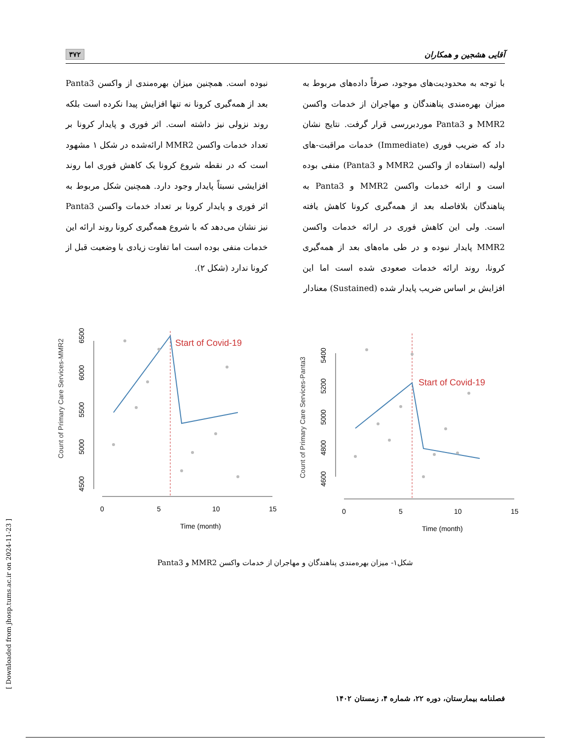آقایی هشجین و همکاران ۳۷۲
با توجه به محدودیت‌های موجود، صرفاً داده‌های مربوط به میزان بهره‌مندی پناهندگان و مهاجران از خدمات واکسن MMR2 و Panta3 موردبررسی قرار گرفت. نتایج نشان داد که ضریب فوری (Immediate) خدمات مراقبت-های اولیه (استفاده از واکسن MMR2 و Panta3) منفی بوده است و ارائه خدمات واکسن MMR2 و Panta3 به پناهندگان بلافاصله بعد از همه‌گیری کرونا کاهش یافته است. ولی این کاهش فوری در ارائه خدمات واکسن MMR2 پایدار نبوده و در طی ماه‌های بعد از همه‌گیری کرونا، روند ارائه خدمات صعودی شده است اما این افزایش بر اساس ضریب پایدار شده (Sustained) معنادار
نبوده است. همچنین میزان بهره‌مندی از واکسن Panta3 بعد از همه‌گیری کرونا نه تنها افزایش پیدا نکرده است بلکه روند نزولی نیز داشته است. اثر فوری و پایدار کرونا بر تعداد خدمات واکسن MMR2 ارائه‌شده در شکل ۱ مشهود است که در نقطه شروع کرونا یک کاهش فوری اما روند افزایشی نسبتاً پایدار وجود دارد. همچنین شکل مربوط به اثر فوری و پایدار کرونا بر تعداد خدمات واکسن Panta3 نیز نشان می‌دهد که با شروع همه‌گیری کرونا روند ارائه این خدمات منفی بوده است اما تفاوت زیادی با وضعیت قبل از کرونا ندارد (شکل ۲).
Count of Primary Care Services-MMR2
4500
5000
5500
6000
6500
0
5
10
15
Time (month)
Start of Covid-19
Count of Primary Care Services-Panta3
4600
4800
5000
5200
5400
0
5
10
15
Time (month)
Start of Covid-19
شکل۱- میزان بهره‌مندی پناهندگان و مهاجران از خدمات واکسن MMR2 و Panta3
فصلنامه بیمارستان، دوره ۲۲، شماره ۴، زمستان ۱۴۰۲
[ Downloaded from jhosp.tums.ac.ir on 2024-11-23 ]